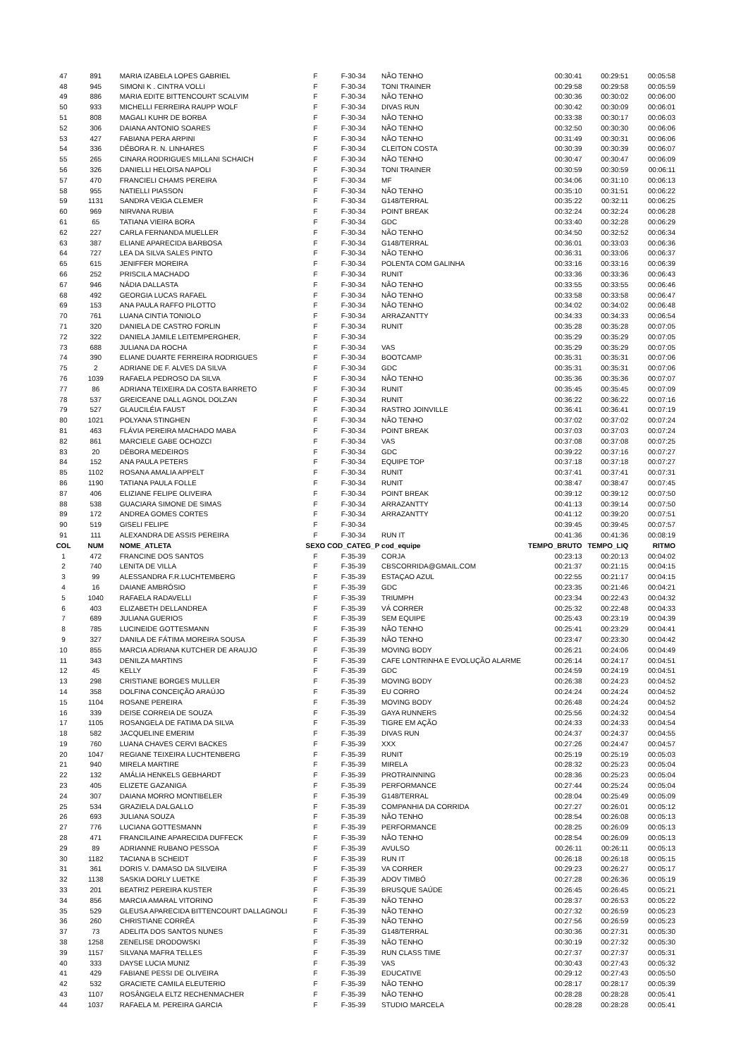| 47 | 891 | MARIA IZABELA LOPES GABRIEL | F | F-30-34 | NÃO TENHO | 00:30:41 | 00:29:51 | 00:05:58 |
| 48 | 945 | SIMONI K . CINTRA VOLLI | F | F-30-34 | TONI TRAINER | 00:29:58 | 00:29:58 | 00:05:59 |
| 49 | 886 | MARIA EDITE BITTENCOURT SCALVIM | F | F-30-34 | NÃO TENHO | 00:30:36 | 00:30:02 | 00:06:00 |
| 50 | 933 | MICHELLI FERREIRA RAUPP WOLF | F | F-30-34 | DIVAS RUN | 00:30:42 | 00:30:09 | 00:06:01 |
| 51 | 808 | MAGALI KUHR DE BORBA | F | F-30-34 | NÃO TENHO | 00:33:38 | 00:30:17 | 00:06:03 |
| 52 | 306 | DAIANA ANTONIO SOARES | F | F-30-34 | NÃO TENHO | 00:32:50 | 00:30:30 | 00:06:06 |
| 53 | 427 | FABIANA PERA ARPINI | F | F-30-34 | NÃO TENHO | 00:31:49 | 00:30:31 | 00:06:06 |
| 54 | 336 | DÉBORA R. N. LINHARES | F | F-30-34 | CLEITON COSTA | 00:30:39 | 00:30:39 | 00:06:07 |
| 55 | 265 | CINARA RODRIGUES MILLANI SCHAICH | F | F-30-34 | NÃO TENHO | 00:30:47 | 00:30:47 | 00:06:09 |
| 56 | 326 | DANIELLI HELOISA NAPOLI | F | F-30-34 | TONI TRAINER | 00:30:59 | 00:30:59 | 00:06:11 |
| 57 | 470 | FRANCIELI CHAMS PEREIRA | F | F-30-34 | MF | 00:34:06 | 00:31:10 | 00:06:13 |
| 58 | 955 | NATIELLI PIASSON | F | F-30-34 | NÃO TENHO | 00:35:10 | 00:31:51 | 00:06:22 |
| 59 | 1131 | SANDRA VEIGA CLEMER | F | F-30-34 | G148/TERRAL | 00:35:22 | 00:32:11 | 00:06:25 |
| 60 | 969 | NIRVANA RUBIA | F | F-30-34 | POINT BREAK | 00:32:24 | 00:32:24 | 00:06:28 |
| 61 | 65 | TATIANA VIEIRA BORA | F | F-30-34 | GDC | 00:33:40 | 00:32:28 | 00:06:29 |
| 62 | 227 | CARLA FERNANDA MUELLER | F | F-30-34 | NÃO TENHO | 00:34:50 | 00:32:52 | 00:06:34 |
| 63 | 387 | ELIANE APARECIDA BARBOSA | F | F-30-34 | G148/TERRAL | 00:36:01 | 00:33:03 | 00:06:36 |
| 64 | 727 | LEA DA SILVA SALES PINTO | F | F-30-34 | NÃO TENHO | 00:36:31 | 00:33:06 | 00:06:37 |
| 65 | 615 | JENIFFER MOREIRA | F | F-30-34 | POLENTA COM GALINHA | 00:33:16 | 00:33:16 | 00:06:39 |
| 66 | 252 | PRISCILA MACHADO | F | F-30-34 | RUNIT | 00:33:36 | 00:33:36 | 00:06:43 |
| 67 | 946 | NÁDIA DALLASTA | F | F-30-34 | NÃO TENHO | 00:33:55 | 00:33:55 | 00:06:46 |
| 68 | 492 | GEORGIA LUCAS RAFAEL | F | F-30-34 | NÃO TENHO | 00:33:58 | 00:33:58 | 00:06:47 |
| 69 | 153 | ANA PAULA RAFFO PILOTTO | F | F-30-34 | NÃO TENHO | 00:34:02 | 00:34:02 | 00:06:48 |
| 70 | 761 | LUANA CINTIA TONIOLO | F | F-30-34 | ARRAZANTTY | 00:34:33 | 00:34:33 | 00:06:54 |
| 71 | 320 | DANIELA DE CASTRO FORLIN | F | F-30-34 | RUNIT | 00:35:28 | 00:35:28 | 00:07:05 |
| 72 | 322 | DANIELA JAMILE LEITEMPERGHER, | F | F-30-34 | | 00:35:29 | 00:35:29 | 00:07:05 |
| 73 | 688 | JULIANA DA ROCHA | F | F-30-34 | VAS | 00:35:29 | 00:35:29 | 00:07:05 |
| 74 | 390 | ELIANE DUARTE FERREIRA RODRIGUES | F | F-30-34 | BOOTCAMP | 00:35:31 | 00:35:31 | 00:07:06 |
| 75 | 2 | ADRIANE DE F. ALVES DA SILVA | F | F-30-34 | GDC | 00:35:31 | 00:35:31 | 00:07:06 |
| 76 | 1039 | RAFAELA PEDROSO DA SILVA | F | F-30-34 | NÃO TENHO | 00:35:36 | 00:35:36 | 00:07:07 |
| 77 | 86 | ADRIANA TEIXEIRA DA COSTA BARRETO | F | F-30-34 | RUNIT | 00:35:45 | 00:35:45 | 00:07:09 |
| 78 | 537 | GREICEANE DALL AGNOL DOLZAN | F | F-30-34 | RUNIT | 00:36:22 | 00:36:22 | 00:07:16 |
| 79 | 527 | GLAUCILÉIA FAUST | F | F-30-34 | RASTRO JOINVILLE | 00:36:41 | 00:36:41 | 00:07:19 |
| 80 | 1021 | POLYANA STINGHEN | F | F-30-34 | NÃO TENHO | 00:37:02 | 00:37:02 | 00:07:24 |
| 81 | 463 | FLÁVIA PEREIRA MACHADO MABA | F | F-30-34 | POINT BREAK | 00:37:03 | 00:37:03 | 00:07:24 |
| 82 | 861 | MARCIELE GABE OCHOZCI | F | F-30-34 | VAS | 00:37:08 | 00:37:08 | 00:07:25 |
| 83 | 20 | DÉBORA MEDEIROS | F | F-30-34 | GDC | 00:39:22 | 00:37:16 | 00:07:27 |
| 84 | 152 | ANA PAULA PETERS | F | F-30-34 | EQUIPE TOP | 00:37:18 | 00:37:18 | 00:07:27 |
| 85 | 1102 | ROSANA AMALIA APPELT | F | F-30-34 | RUNIT | 00:37:41 | 00:37:41 | 00:07:31 |
| 86 | 1190 | TATIANA PAULA FOLLE | F | F-30-34 | RUNIT | 00:38:47 | 00:38:47 | 00:07:45 |
| 87 | 406 | ELIZIANE FELIPE OLIVEIRA | F | F-30-34 | POINT BREAK | 00:39:12 | 00:39:12 | 00:07:50 |
| 88 | 538 | GUACIARA SIMONE DE SIMAS | F | F-30-34 | ARRAZANTTY | 00:41:13 | 00:39:14 | 00:07:50 |
| 89 | 172 | ANDREA GOMES CORTES | F | F-30-34 | ARRAZANTTY | 00:41:12 | 00:39:20 | 00:07:51 |
| 90 | 519 | GISELI FELIPE | F | F-30-34 | | 00:39:45 | 00:39:45 | 00:07:57 |
| 91 | 111 | ALEXANDRA DE ASSIS PEREIRA | F | F-30-34 | RUN IT | 00:41:36 | 00:41:36 | 00:08:19 |
| COL | NUM | NOME_ATLETA | SEXO | COD_CATEG_P | cod_equipe | TEMPO_BRUTO | TEMPO_LIQ | RITMO |
| 1 | 472 | FRANCINE DOS SANTOS | F | F-35-39 | CORJA | 00:23:13 | 00:20:13 | 00:04:02 |
| 2 | 740 | LENITA DE VILLA | F | F-35-39 | CBSCORRIDA@GMAIL.COM | 00:21:37 | 00:21:15 | 00:04:15 |
| 3 | 99 | ALESSANDRA F.R.LUCHTEMBERG | F | F-35-39 | ESTAÇAO AZUL | 00:22:55 | 00:21:17 | 00:04:15 |
| 4 | 16 | DAIANE AMBRÓSIO | F | F-35-39 | GDC | 00:23:35 | 00:21:46 | 00:04:21 |
| 5 | 1040 | RAFAELA RADAVELLI | F | F-35-39 | TRIUMPH | 00:23:34 | 00:22:43 | 00:04:32 |
| 6 | 403 | ELIZABETH DELLANDREA | F | F-35-39 | VÁ CORRER | 00:25:32 | 00:22:48 | 00:04:33 |
| 7 | 689 | JULIANA GUERIOS | F | F-35-39 | SEM EQUIPE | 00:25:43 | 00:23:19 | 00:04:39 |
| 8 | 785 | LUCINEIDE GOTTESMANN | F | F-35-39 | NÃO TENHO | 00:25:41 | 00:23:29 | 00:04:41 |
| 9 | 327 | DANILA DE FÁTIMA MOREIRA SOUSA | F | F-35-39 | NÃO TENHO | 00:23:47 | 00:23:30 | 00:04:42 |
| 10 | 855 | MARCIA ADRIANA KUTCHER DE ARAUJO | F | F-35-39 | MOVING BODY | 00:26:21 | 00:24:06 | 00:04:49 |
| 11 | 343 | DENILZA MARTINS | F | F-35-39 | CAFE LONTRINHA E EVOLUÇÃO ALARME | 00:26:14 | 00:24:17 | 00:04:51 |
| 12 | 45 | KELLY | F | F-35-39 | GDC | 00:24:59 | 00:24:19 | 00:04:51 |
| 13 | 298 | CRISTIANE BORGES MULLER | F | F-35-39 | MOVING BODY | 00:26:38 | 00:24:23 | 00:04:52 |
| 14 | 358 | DOLFINA CONCEIÇÃO ARAÚJO | F | F-35-39 | EU CORRO | 00:24:24 | 00:24:24 | 00:04:52 |
| 15 | 1104 | ROSANE PEREIRA | F | F-35-39 | MOVING BODY | 00:26:48 | 00:24:24 | 00:04:52 |
| 16 | 339 | DEISE CORREIA DE SOUZA | F | F-35-39 | GAYA RUNNERS | 00:25:56 | 00:24:32 | 00:04:54 |
| 17 | 1105 | ROSANGELA DE FATIMA DA SILVA | F | F-35-39 | TIGRE EM AÇÃO | 00:24:33 | 00:24:33 | 00:04:54 |
| 18 | 582 | JACQUELINE EMERIM | F | F-35-39 | DIVAS RUN | 00:24:37 | 00:24:37 | 00:04:55 |
| 19 | 760 | LUANA CHAVES CERVI BACKES | F | F-35-39 | XXX | 00:27:26 | 00:24:47 | 00:04:57 |
| 20 | 1047 | REGIANE TEIXEIRA LUCHTENBERG | F | F-35-39 | RUNIT | 00:25:19 | 00:25:19 | 00:05:03 |
| 21 | 940 | MIRELA MARTIRE | F | F-35-39 | MIRELA | 00:28:32 | 00:25:23 | 00:05:04 |
| 22 | 132 | AMÁLIA HENKELS GEBHARDT | F | F-35-39 | PROTRAINNING | 00:28:36 | 00:25:23 | 00:05:04 |
| 23 | 405 | ELIZETE GAZANIGA | F | F-35-39 | PERFORMANCE | 00:27:44 | 00:25:24 | 00:05:04 |
| 24 | 307 | DAIANA MORRO MONTIBELER | F | F-35-39 | G148/TERRAL | 00:28:04 | 00:25:49 | 00:05:09 |
| 25 | 534 | GRAZIELA DALGALLO | F | F-35-39 | COMPANHIA DA CORRIDA | 00:27:27 | 00:26:01 | 00:05:12 |
| 26 | 693 | JULIANA SOUZA | F | F-35-39 | NÃO TENHO | 00:28:54 | 00:26:08 | 00:05:13 |
| 27 | 776 | LUCIANA GOTTESMANN | F | F-35-39 | PERFORMANCE | 00:28:25 | 00:26:09 | 00:05:13 |
| 28 | 471 | FRANCILAINE APARECIDA DUFFECK | F | F-35-39 | NÃO TENHO | 00:28:54 | 00:26:09 | 00:05:13 |
| 29 | 89 | ADRIANNE RUBANO PESSOA | F | F-35-39 | AVULSO | 00:26:11 | 00:26:11 | 00:05:13 |
| 30 | 1182 | TACIANA B SCHEIDT | F | F-35-39 | RUN IT | 00:26:18 | 00:26:18 | 00:05:15 |
| 31 | 361 | DORIS V. DAMASO DA SILVEIRA | F | F-35-39 | VA CORRER | 00:29:23 | 00:26:27 | 00:05:17 |
| 32 | 1138 | SASKIA DORLY LUETKE | F | F-35-39 | ADOV TIMBÓ | 00:27:28 | 00:26:36 | 00:05:19 |
| 33 | 201 | BEATRIZ PEREIRA KUSTER | F | F-35-39 | BRUSQUE SAÚDE | 00:26:45 | 00:26:45 | 00:05:21 |
| 34 | 856 | MARCIA AMARAL VITORINO | F | F-35-39 | NÃO TENHO | 00:28:37 | 00:26:53 | 00:05:22 |
| 35 | 529 | GLEUSA APARECIDA BITTENCOURT DALLAGNOLI | F | F-35-39 | NÃO TENHO | 00:27:32 | 00:26:59 | 00:05:23 |
| 36 | 260 | CHRISTIANE CORRÊA | F | F-35-39 | NÃO TENHO | 00:27:56 | 00:26:59 | 00:05:23 |
| 37 | 73 | ADELITA DOS SANTOS NUNES | F | F-35-39 | G148/TERRAL | 00:30:36 | 00:27:31 | 00:05:30 |
| 38 | 1258 | ZENELISE DRODOWSKI | F | F-35-39 | NÃO TENHO | 00:30:19 | 00:27:32 | 00:05:30 |
| 39 | 1157 | SILVANA MAFRA TELLES | F | F-35-39 | RUN CLASS TIME | 00:27:37 | 00:27:37 | 00:05:31 |
| 40 | 333 | DAYSE LUCIA MUNIZ | F | F-35-39 | VAS | 00:30:43 | 00:27:43 | 00:05:32 |
| 41 | 429 | FABIANE PESSI DE OLIVEIRA | F | F-35-39 | EDUCATIVE | 00:29:12 | 00:27:43 | 00:05:50 |
| 42 | 532 | GRACIETE CAMILA ELEUTERIO | F | F-35-39 | NÃO TENHO | 00:28:17 | 00:28:17 | 00:05:39 |
| 43 | 1107 | ROSÂNGELA ELTZ RECHENMACHER | F | F-35-39 | NÃO TENHO | 00:28:28 | 00:28:28 | 00:05:41 |
| 44 | 1037 | RAFAELA M. PEREIRA GARCIA | F | F-35-39 | STUDIO MARCELA | 00:28:28 | 00:28:28 | 00:05:41 |